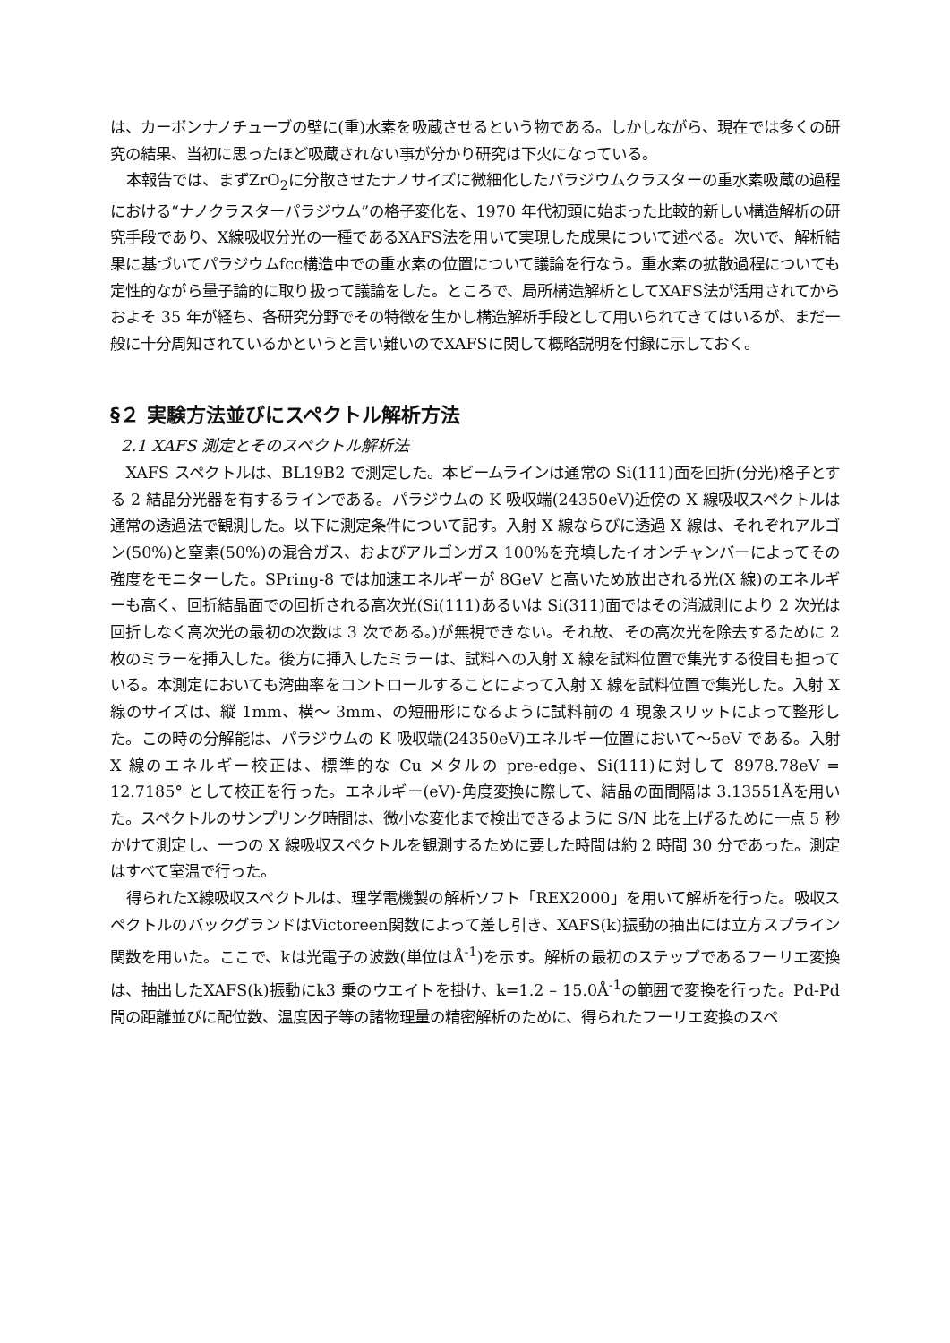は、カーボンナノチューブの壁に(重)水素を吸蔵させるという物である。しかしながら、現在では多くの研究の結果、当初に思ったほど吸蔵されない事が分かり研究は下火になっている。
本報告では、まずZrO<sub>2</sub>に分散させたナノサイズに微細化したパラジウムクラスターの重水素吸蔵の過程における“ナノクラスターパラジウム”の格子変化を、1970 年代初頭に始まった比較的新しい構造解析の研究手段であり、X線吸収分光の一種であるXAFS法を用いて実現した成果について述べる。次いで、解析結果に基づいてパラジウムfcc構造中での重水素の位置について議論を行なう。重水素の拡散過程についても定性的ながら量子論的に取り扱って議論をした。ところで、局所構造解析としてXAFS法が活用されてからおよそ 35 年が経ち、各研究分野でその特徴を生かし構造解析手段として用いられてきてはいるが、まだ一般に十分周知されているかというと言い難いのでXAFSに関して概略説明を付録に示しておく。
§２ 実験方法並びにスペクトル解析方法
2.1 XAFS 測定とそのスペクトル解析法
XAFS スペクトルは、BL19B2 で測定した。本ビームラインは通常の Si(111)面を回折(分光)格子とする 2 結晶分光器を有するラインである。パラジウムの K 吸収端(24350eV)近傍の X 線吸収スペクトルは通常の透過法で観測した。以下に測定条件について記す。入射 X 線ならびに透過 X 線は、それぞれアルゴン(50%)と窒素(50%)の混合ガス、およびアルゴンガス 100%を充填したイオンチャンバーによってその強度をモニターした。SPring-8 では加速エネルギーが 8GeV と高いため放出される光(X 線)のエネルギーも高く、回折結晶面での回折される高次光(Si(111)あるいは Si(311)面ではその消滅則により 2 次光は回折しなく高次光の最初の次数は 3 次である。)が無視できない。それ故、その高次光を除去するために 2 枚のミラーを挿入した。後方に挿入したミラーは、試料への入射 X 線を試料位置で集光する役目も担っている。本測定においても湾曲率をコントロールすることによって入射 X 線を試料位置で集光した。入射 X 線のサイズは、縦 1mm、横～ 3mm、の短冊形になるように試料前の 4 現象スリットによって整形した。この時の分解能は、パラジウムの K 吸収端(24350eV)エネルギー位置において～5eV である。入射 X 線のエネルギー校正は、標準的な Cu メタルの pre-edge、Si(111)に対して 8978.78eV = 12.7185° として校正を行った。エネルギー(eV)-角度変換に際して、結晶の面間隔は 3.13551Åを用いた。スペクトルのサンプリング時間は、微小な変化まで検出できるように S/N 比を上げるために一点 5 秒かけて測定し、一つの X 線吸収スペクトルを観測するために要した時間は約 2 時間 30 分であった。測定はすべて室温で行った。
得られたX線吸収スペクトルは、理学電機製の解析ソフト「REX2000」を用いて解析を行った。吸収スペクトルのバックグランドはVictoreen関数によって差し引き、XAFS(k)振動の抽出には立方スプライン関数を用いた。ここで、kは光電子の波数(単位はÅ<sup>-1</sup>)を示す。解析の最初のステップであるフーリエ変換は、抽出したXAFS(k)振動にk3 乗のウエイトを掛け、k=1.2 – 15.0Å<sup>-1</sup>の範囲で変換を行った。Pd-Pd間の距離並びに配位数、温度因子等の諸物理量の精密解析のために、得られたフーリエ変換のスペ